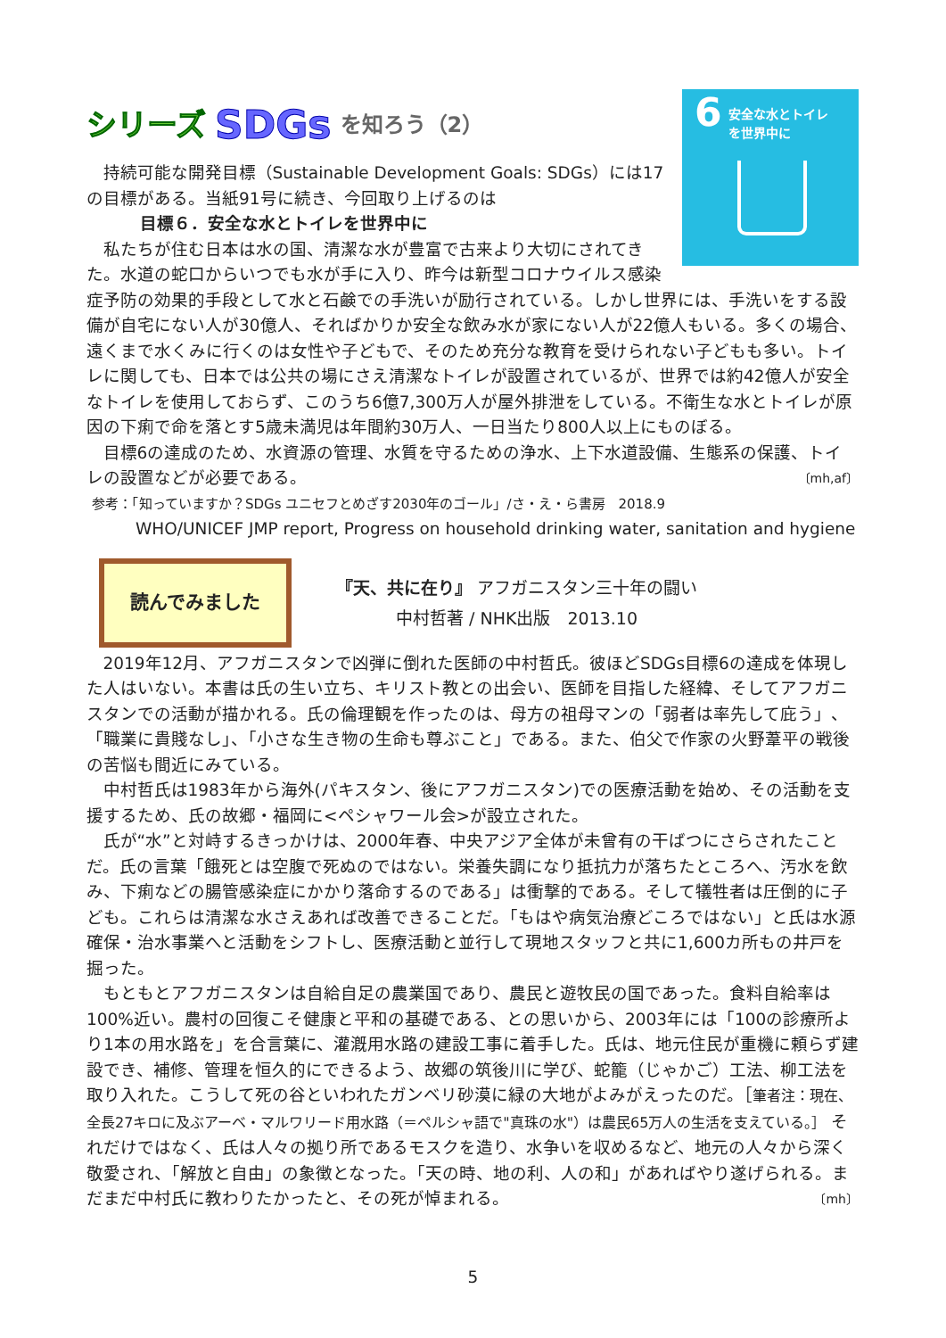6
安全な水とトイレ
を世界中に
シリーズ SDGs を知ろう（2）
持続可能な開発目標（Sustainable Development Goals: SDGs）には17の目標がある。当紙91号に続き、今回取り上げるのは
目標６．安全な水とトイレを世界中に
私たちが住む日本は水の国、清潔な水が豊富で古来より大切にされてきた。水道の蛇口からいつでも水が手に入り、昨今は新型コロナウイルス感染症予防の効果的手段として水と石鹸での手洗いが励行されている。しかし世界には、手洗いをする設備が自宅にない人が30億人、そればかりか安全な飲み水が家にない人が22億人もいる。多くの場合、遠くまで水くみに行くのは女性や子どもで、そのため充分な教育を受けられない子どもも多い。トイレに関しても、日本では公共の場にさえ清潔なトイレが設置されているが、世界では約42億人が安全なトイレを使用しておらず、このうち6億7,300万人が屋外排泄をしている。不衛生な水とトイレが原因の下痢で命を落とす5歳未満児は年間約30万人、一日当たり800人以上にものぼる。
目標6の達成のため、水資源の管理、水質を守るための浄水、上下水道設備、生態系の保護、トイレの設置などが必要である。 〔mh,af〕
参考：「知っていますか？SDGs ユニセフとめざす2030年のゴール」/さ・え・ら書房　2018.9
WHO/UNICEF JMP report, Progress on household drinking water, sanitation and hygiene
読んでみました
『天、共に在り』 アフガニスタン三十年の闘い
中村哲著 / NHK出版　2013.10
2019年12月、アフガニスタンで凶弾に倒れた医師の中村哲氏。彼ほどSDGs目標6の達成を体現した人はいない。本書は氏の生い立ち、キリスト教との出会い、医師を目指した経緯、そしてアフガニスタンでの活動が描かれる。氏の倫理観を作ったのは、母方の祖母マンの「弱者は率先して庇う」、「職業に貴賤なし」、「小さな生き物の生命も尊ぶこと」である。また、伯父で作家の火野葦平の戦後の苦悩も間近にみている。
中村哲氏は1983年から海外(パキスタン、後にアフガニスタン)での医療活動を始め、その活動を支援するため、氏の故郷・福岡に<ペシャワール会>が設立された。
氏が“水”と対峙するきっかけは、2000年春、中央アジア全体が未曾有の干ばつにさらされたことだ。氏の言葉「餓死とは空腹で死ぬのではない。栄養失調になり抵抗力が落ちたところへ、汚水を飲み、下痢などの腸管感染症にかかり落命するのである」は衝撃的である。そして犠牲者は圧倒的に子ども。これらは清潔な水さえあれば改善できることだ。「もはや病気治療どころではない」と氏は水源確保・治水事業へと活動をシフトし、医療活動と並行して現地スタッフと共に1,600カ所もの井戸を掘った。
もともとアフガニスタンは自給自足の農業国であり、農民と遊牧民の国であった。食料自給率は100%近い。農村の回復こそ健康と平和の基礎である、との思いから、2003年には「100の診療所より1本の用水路を」を合言葉に、灌漑用水路の建設工事に着手した。氏は、地元住民が重機に頼らず建設でき、補修、管理を恒久的にできるよう、故郷の筑後川に学び、蛇籠（じゃかご）工法、柳工法を取り入れた。こうして死の谷といわれたガンベリ砂漠に緑の大地がよみがえったのだ。［筆者注：現在、全長27キロに及ぶアーベ・マルワリード用水路（＝ペルシャ語で"真珠の水"）は農民65万人の生活を支えている。］ それだけではなく、氏は人々の拠り所であるモスクを造り、水争いを収めるなど、地元の人々から深く敬愛され、「解放と自由」の象徴となった。「天の時、地の利、人の和」があればやり遂げられる。まだまだ中村氏に教わりたかったと、その死が悼まれる。 〔mh〕
5